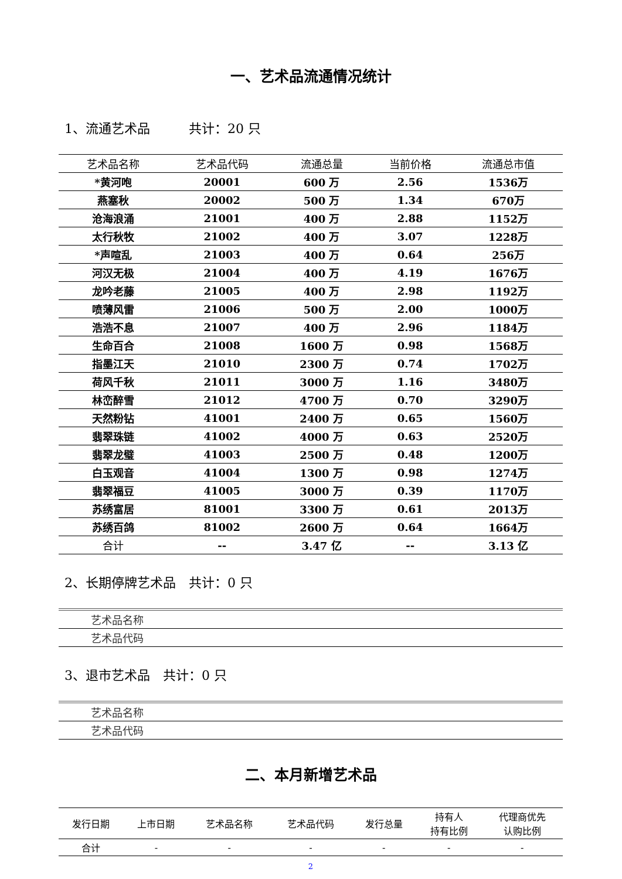一、艺术品流通情况统计
1、流通艺术品　　　共计：20 只
| 艺术品名称 | 艺术品代码 | 流通总量 | 当前价格 | 流通总市值 |
| --- | --- | --- | --- | --- |
| *黄河咆 | 20001 | 600 万 | 2.56 | 1536万 |
| 燕塞秋 | 20002 | 500 万 | 1.34 | 670万 |
| 沧海浪涌 | 21001 | 400 万 | 2.88 | 1152万 |
| 太行秋牧 | 21002 | 400 万 | 3.07 | 1228万 |
| *声喧乱 | 21003 | 400 万 | 0.64 | 256万 |
| 河汉无极 | 21004 | 400 万 | 4.19 | 1676万 |
| 龙吟老藤 | 21005 | 400 万 | 2.98 | 1192万 |
| 喷薄风雷 | 21006 | 500 万 | 2.00 | 1000万 |
| 浩浩不息 | 21007 | 400 万 | 2.96 | 1184万 |
| 生命百合 | 21008 | 1600 万 | 0.98 | 1568万 |
| 指墨江天 | 21010 | 2300 万 | 0.74 | 1702万 |
| 荷风千秋 | 21011 | 3000 万 | 1.16 | 3480万 |
| 林峦醉雪 | 21012 | 4700 万 | 0.70 | 3290万 |
| 天然粉钻 | 41001 | 2400 万 | 0.65 | 1560万 |
| 翡翠珠链 | 41002 | 4000 万 | 0.63 | 2520万 |
| 翡翠龙璧 | 41003 | 2500 万 | 0.48 | 1200万 |
| 白玉观音 | 41004 | 1300 万 | 0.98 | 1274万 |
| 翡翠福豆 | 41005 | 3000 万 | 0.39 | 1170万 |
| 苏绣富居 | 81001 | 3300 万 | 0.61 | 2013万 |
| 苏绣百鸽 | 81002 | 2600 万 | 0.64 | 1664万 |
| 合计 | -- | 3.47 亿 | -- | 3.13 亿 |
2、长期停牌艺术品　共计：0 只
| 艺术品名称 |
| 艺术品代码 |
3、退市艺术品　共计：0 只
| 艺术品名称 |
| 艺术品代码 |
二、本月新增艺术品
| 发行日期 | 上市日期 | 艺术品名称 | 艺术品代码 | 发行总量 | 持有人 持有比例 | 代理商优先 认购比例 |
| --- | --- | --- | --- | --- | --- | --- |
| 合计 | - | - | - | - | - | - |
2